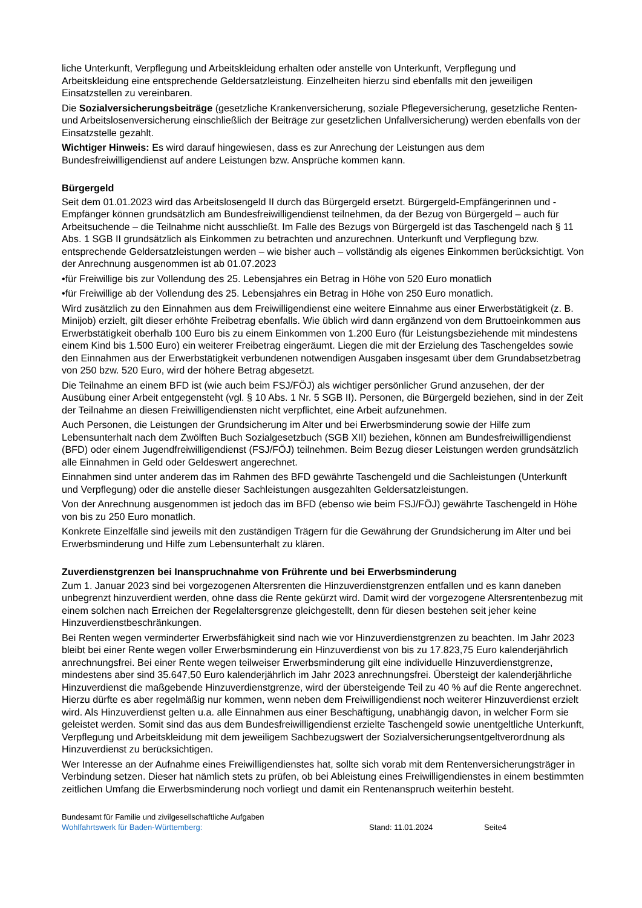liche Unterkunft, Verpflegung und Arbeitskleidung erhalten oder anstelle von Unterkunft, Verpflegung und Arbeitskleidung eine entsprechende Geldersatzleistung. Einzelheiten hierzu sind ebenfalls mit den jeweiligen Einsatzstellen zu vereinbaren.
Die Sozialversicherungsbeiträge (gesetzliche Krankenversicherung, soziale Pflegeversicherung, gesetzliche Renten- und Arbeitslosenversicherung einschließlich der Beiträge zur gesetzlichen Unfallversicherung) werden ebenfalls von der Einsatzstelle gezahlt.
Wichtiger Hinweis: Es wird darauf hingewiesen, dass es zur Anrechung der Leistungen aus dem Bundesfreiwilligendienst auf andere Leistungen bzw. Ansprüche kommen kann.
Bürgergeld
Seit dem 01.01.2023 wird das Arbeitslosengeld II durch das Bürgergeld ersetzt. Bürgergeld-Empfängerinnen und -Empfänger können grundsätzlich am Bundesfreiwilligendienst teilnehmen, da der Bezug von Bürgergeld – auch für Arbeitsuchende – die Teilnahme nicht ausschließt. Im Falle des Bezugs von Bürgergeld ist das Taschengeld nach § 11 Abs. 1 SGB II grundsätzlich als Einkommen zu betrachten und anzurechnen. Unterkunft und Verpflegung bzw. entsprechende Geldersatzleistungen werden – wie bisher auch – vollständig als eigenes Einkommen berücksichtigt. Von der Anrechnung ausgenommen ist ab 01.07.2023
•für Freiwillige bis zur Vollendung des 25. Lebensjahres ein Betrag in Höhe von 520 Euro monatlich
•für Freiwillige ab der Vollendung des 25. Lebensjahres ein Betrag in Höhe von 250 Euro monatlich.
Wird zusätzlich zu den Einnahmen aus dem Freiwilligendienst eine weitere Einnahme aus einer Erwerbstätigkeit (z. B. Minijob) erzielt, gilt dieser erhöhte Freibetrag ebenfalls. Wie üblich wird dann ergänzend von dem Bruttoeinkommen aus Erwerbstätigkeit oberhalb 100 Euro bis zu einem Einkommen von 1.200 Euro (für Leistungsbeziehende mit mindestens einem Kind bis 1.500 Euro) ein weiterer Freibetrag eingeräumt. Liegen die mit der Erzielung des Taschengeldes sowie den Einnahmen aus der Erwerbstätigkeit verbundenen notwendigen Ausgaben insgesamt über dem Grundabsetzbetrag von 250 bzw. 520 Euro, wird der höhere Betrag abgesetzt.
Die Teilnahme an einem BFD ist (wie auch beim FSJ/FÖJ) als wichtiger persönlicher Grund anzusehen, der der Ausübung einer Arbeit entgegensteht (vgl. § 10 Abs. 1 Nr. 5 SGB II). Personen, die Bürgergeld beziehen, sind in der Zeit der Teilnahme an diesen Freiwilligendiensten nicht verpflichtet, eine Arbeit aufzunehmen.
Auch Personen, die Leistungen der Grundsicherung im Alter und bei Erwerbsminderung sowie der Hilfe zum Lebensunterhalt nach dem Zwölften Buch Sozialgesetzbuch (SGB XII) beziehen, können am Bundesfreiwilligendienst (BFD) oder einem Jugendfreiwilligendienst (FSJ/FÖJ) teilnehmen. Beim Bezug dieser Leistungen werden grundsätzlich alle Einnahmen in Geld oder Geldeswert angerechnet.
Einnahmen sind unter anderem das im Rahmen des BFD gewährte Taschengeld und die Sachleistungen (Unterkunft und Verpflegung) oder die anstelle dieser Sachleistungen ausgezahlten Geldersatzleistungen.
Von der Anrechnung ausgenommen ist jedoch das im BFD (ebenso wie beim FSJ/FÖJ) gewährte Taschengeld in Höhe von bis zu 250 Euro monatlich.
Konkrete Einzelfälle sind jeweils mit den zuständigen Trägern für die Gewährung der Grundsicherung im Alter und bei Erwerbsminderung und Hilfe zum Lebensunterhalt zu klären.
Zuverdienstgrenzen bei Inanspruchnahme von Frührente und bei Erwerbsminderung
Zum 1. Januar 2023 sind bei vorgezogenen Altersrenten die Hinzuverdienstgrenzen entfallen und es kann daneben unbegrenzt hinzuverdient werden, ohne dass die Rente gekürzt wird. Damit wird der vorgezogene Altersrentenbezug mit einem solchen nach Erreichen der Regelaltersgrenze gleichgestellt, denn für diesen bestehen seit jeher keine Hinzuverdienstbeschränkungen.
Bei Renten wegen verminderter Erwerbsfähigkeit sind nach wie vor Hinzuverdienstgrenzen zu beachten. Im Jahr 2023 bleibt bei einer Rente wegen voller Erwerbsminderung ein Hinzuverdienst von bis zu 17.823,75 Euro kalenderjährlich anrechnungsfrei. Bei einer Rente wegen teilweiser Erwerbsminderung gilt eine individuelle Hinzuverdienstgrenze, mindestens aber sind 35.647,50 Euro kalenderjährlich im Jahr 2023 anrechnungsfrei. Übersteigt der kalenderjährliche Hinzuverdienst die maßgebende Hinzuverdienstgrenze, wird der übersteigende Teil zu 40 % auf die Rente angerechnet. Hierzu dürfte es aber regelmäßig nur kommen, wenn neben dem Freiwilligendienst noch weiterer Hinzuverdienst erzielt wird. Als Hinzuverdienst gelten u.a. alle Einnahmen aus einer Beschäftigung, unabhängig davon, in welcher Form sie geleistet werden. Somit sind das aus dem Bundesfreiwilligendienst erzielte Taschengeld sowie unentgeltliche Unterkunft, Verpflegung und Arbeitskleidung mit dem jeweiligem Sachbezugswert der Sozialversicherungsentgeltverordnung als Hinzuverdienst zu berücksichtigen.
Wer Interesse an der Aufnahme eines Freiwilligendienstes hat, sollte sich vorab mit dem Rentenversicherungsträger in Verbindung setzen. Dieser hat nämlich stets zu prüfen, ob bei Ableistung eines Freiwilligendienstes in einem bestimmten zeitlichen Umfang die Erwerbsminderung noch vorliegt und damit ein Rentenanspruch weiterhin besteht.
Bundesamt für Familie und zivilgesellschaftliche Aufgaben
Wohlfahrtswerk für Baden-Württemberg: Stand: 11.01.2024 Seite4